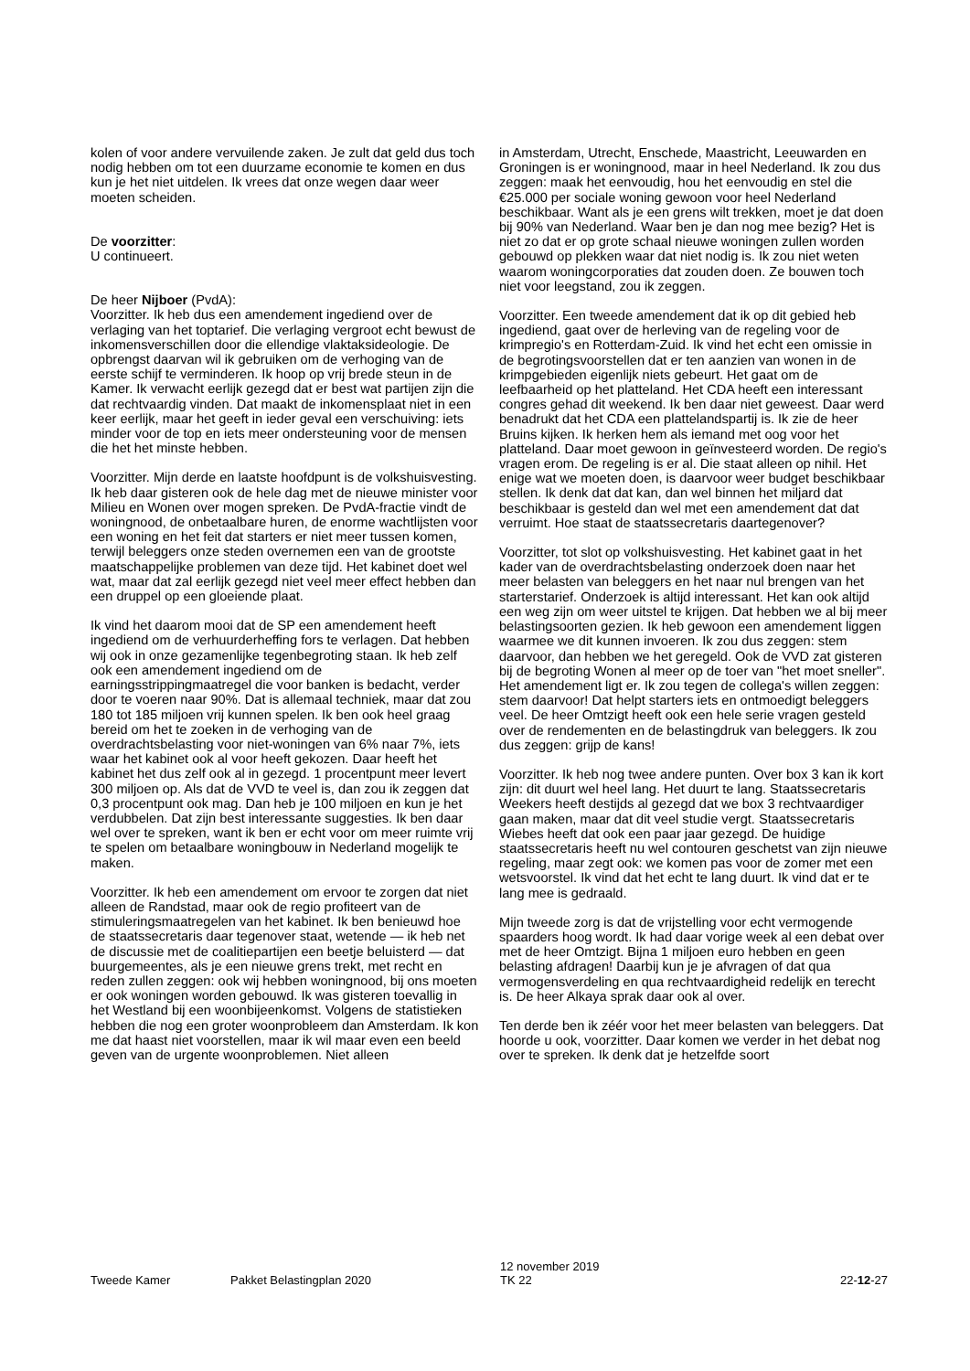kolen of voor andere vervuilende zaken. Je zult dat geld dus toch nodig hebben om tot een duurzame economie te komen en dus kun je het niet uitdelen. Ik vrees dat onze wegen daar weer moeten scheiden.
De voorzitter:
U continueert.
De heer Nijboer (PvdA):
Voorzitter. Ik heb dus een amendement ingediend over de verlaging van het toptarief. Die verlaging vergroot echt bewust de inkomensverschillen door die ellendige vlaktaksideologie. De opbrengst daarvan wil ik gebruiken om de verhoging van de eerste schijf te verminderen. Ik hoop op vrij brede steun in de Kamer. Ik verwacht eerlijk gezegd dat er best wat partijen zijn die dat rechtvaardig vinden. Dat maakt de inkomensplaat niet in een keer eerlijk, maar het geeft in ieder geval een verschuiving: iets minder voor de top en iets meer ondersteuning voor de mensen die het het minste hebben.
Voorzitter. Mijn derde en laatste hoofdpunt is de volkshuisvesting. Ik heb daar gisteren ook de hele dag met de nieuwe minister voor Milieu en Wonen over mogen spreken. De PvdA-fractie vindt de woningnood, de onbetaalbare huren, de enorme wachtlijsten voor een woning en het feit dat starters er niet meer tussen komen, terwijl beleggers onze steden overnemen een van de grootste maatschappelijke problemen van deze tijd. Het kabinet doet wel wat, maar dat zal eerlijk gezegd niet veel meer effect hebben dan een druppel op een gloeiende plaat.
Ik vind het daarom mooi dat de SP een amendement heeft ingediend om de verhuurderheffing fors te verlagen. Dat hebben wij ook in onze gezamenlijke tegenbegroting staan. Ik heb zelf ook een amendement ingediend om de earningsstrippingmaatregel die voor banken is bedacht, verder door te voeren naar 90%. Dat is allemaal techniek, maar dat zou 180 tot 185 miljoen vrij kunnen spelen. Ik ben ook heel graag bereid om het te zoeken in de verhoging van de overdrachtsbelasting voor niet-woningen van 6% naar 7%, iets waar het kabinet ook al voor heeft gekozen. Daar heeft het kabinet het dus zelf ook al in gezegd. 1 procentpunt meer levert 300 miljoen op. Als dat de VVD te veel is, dan zou ik zeggen dat 0,3 procentpunt ook mag. Dan heb je 100 miljoen en kun je het verdubbelen. Dat zijn best interessante suggesties. Ik ben daar wel over te spreken, want ik ben er echt voor om meer ruimte vrij te spelen om betaalbare woningbouw in Nederland mogelijk te maken.
Voorzitter. Ik heb een amendement om ervoor te zorgen dat niet alleen de Randstad, maar ook de regio profiteert van de stimuleringsmaatregelen van het kabinet. Ik ben benieuwd hoe de staatssecretaris daar tegenover staat, wetende — ik heb net de discussie met de coalitiepartijen een beetje beluisterd — dat buurgemeentes, als je een nieuwe grens trekt, met recht en reden zullen zeggen: ook wij hebben woningnood, bij ons moeten er ook woningen worden gebouwd. Ik was gisteren toevallig in het Westland bij een woonbijeenkomst. Volgens de statistieken hebben die nog een groter woonprobleem dan Amsterdam. Ik kon me dat haast niet voorstellen, maar ik wil maar even een beeld geven van de urgente woonproblemen. Niet alleen
in Amsterdam, Utrecht, Enschede, Maastricht, Leeuwarden en Groningen is er woningnood, maar in heel Nederland. Ik zou dus zeggen: maak het eenvoudig, hou het eenvoudig en stel die €25.000 per sociale woning gewoon voor heel Nederland beschikbaar. Want als je een grens wilt trekken, moet je dat doen bij 90% van Nederland. Waar ben je dan nog mee bezig? Het is niet zo dat er op grote schaal nieuwe woningen zullen worden gebouwd op plekken waar dat niet nodig is. Ik zou niet weten waarom woningcorporaties dat zouden doen. Ze bouwen toch niet voor leegstand, zou ik zeggen.
Voorzitter. Een tweede amendement dat ik op dit gebied heb ingediend, gaat over de herleving van de regeling voor de krimpregio's en Rotterdam-Zuid. Ik vind het echt een omissie in de begrotingsvoorstellen dat er ten aanzien van wonen in de krimpgebieden eigenlijk niets gebeurt. Het gaat om de leefbaarheid op het platteland. Het CDA heeft een interessant congres gehad dit weekend. Ik ben daar niet geweest. Daar werd benadrukt dat het CDA een plattelandspartij is. Ik zie de heer Bruins kijken. Ik herken hem als iemand met oog voor het platteland. Daar moet gewoon in geïnvesteerd worden. De regio's vragen erom. De regeling is er al. Die staat alleen op nihil. Het enige wat we moeten doen, is daarvoor weer budget beschikbaar stellen. Ik denk dat dat kan, dan wel binnen het miljard dat beschikbaar is gesteld dan wel met een amendement dat dat verruimt. Hoe staat de staatssecretaris daartegenover?
Voorzitter, tot slot op volkshuisvesting. Het kabinet gaat in het kader van de overdrachtsbelasting onderzoek doen naar het meer belasten van beleggers en het naar nul brengen van het starterstarief. Onderzoek is altijd interessant. Het kan ook altijd een weg zijn om weer uitstel te krijgen. Dat hebben we al bij meer belastingsoorten gezien. Ik heb gewoon een amendement liggen waarmee we dit kunnen invoeren. Ik zou dus zeggen: stem daarvoor, dan hebben we het geregeld. Ook de VVD zat gisteren bij de begroting Wonen al meer op de toer van "het moet sneller". Het amendement ligt er. Ik zou tegen de collega's willen zeggen: stem daarvoor! Dat helpt starters iets en ontmoedigt beleggers veel. De heer Omtzigt heeft ook een hele serie vragen gesteld over de rendementen en de belastingdruk van beleggers. Ik zou dus zeggen: grijp de kans!
Voorzitter. Ik heb nog twee andere punten. Over box 3 kan ik kort zijn: dit duurt wel heel lang. Het duurt te lang. Staatssecretaris Weekers heeft destijds al gezegd dat we box 3 rechtvaardiger gaan maken, maar dat dit veel studie vergt. Staatssecretaris Wiebes heeft dat ook een paar jaar gezegd. De huidige staatssecretaris heeft nu wel contouren geschetst van zijn nieuwe regeling, maar zegt ook: we komen pas voor de zomer met een wetsvoorstel. Ik vind dat het echt te lang duurt. Ik vind dat er te lang mee is gedraald.
Mijn tweede zorg is dat de vrijstelling voor echt vermogende spaarders hoog wordt. Ik had daar vorige week al een debat over met de heer Omtzigt. Bijna 1 miljoen euro hebben en geen belasting afdragen! Daarbij kun je je afvragen of dat qua vermogensverdeling en qua rechtvaardigheid redelijk en terecht is. De heer Alkaya sprak daar ook al over.
Ten derde ben ik zéér voor het meer belasten van beleggers. Dat hoorde u ook, voorzitter. Daar komen we verder in het debat nog over te spreken. Ik denk dat je hetzelfde soort
Tweede Kamer Pakket Belastingplan 2020 12 november 2019
TK 22 22-12-27